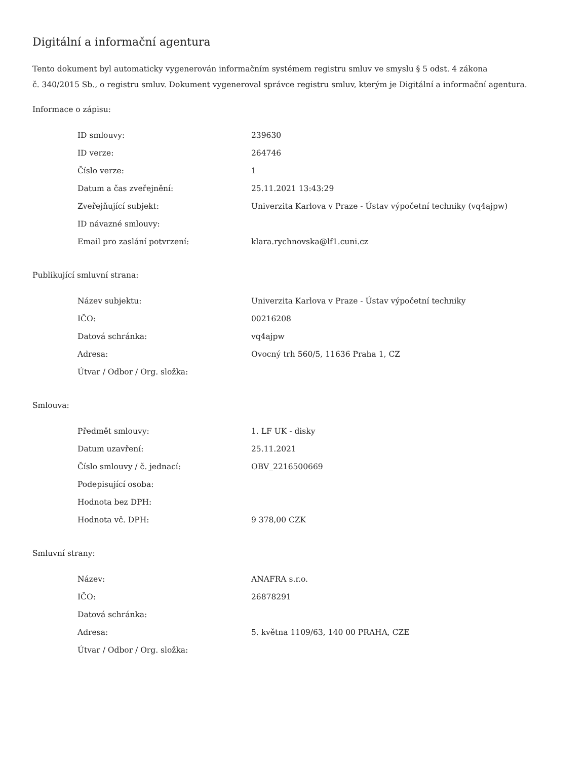Digitální a informační agentura
Tento dokument byl automaticky vygenerován informačním systémem registru smluv ve smyslu § 5 odst. 4 zákona
č. 340/2015 Sb., o registru smluv. Dokument vygeneroval správce registru smluv, kterým je Digitální a informační agentura.
Informace o zápisu:
| ID smlouvy: | 239630 |
| ID verze: | 264746 |
| Číslo verze: | 1 |
| Datum a čas zveřejnění: | 25.11.2021 13:43:29 |
| Zveřejňující subjekt: | Univerzita Karlova v Praze - Ústav výpočetní techniky (vq4ajpw) |
| ID návazné smlouvy: | |
| Email pro zaslání potvrzení: | klara.rychnovska@lf1.cuni.cz |
Publikující smluvní strana:
| Název subjektu: | Univerzita Karlova v Praze - Ústav výpočetní techniky |
| IČO: | 00216208 |
| Datová schránka: | vq4ajpw |
| Adresa: | Ovocný trh 560/5, 11636 Praha 1, CZ |
| Útvar / Odbor / Org. složka: | |
Smlouva:
| Předmět smlouvy: | 1. LF UK - disky |
| Datum uzavření: | 25.11.2021 |
| Číslo smlouvy / č. jednací: | OBV_2216500669 |
| Podepisující osoba: | |
| Hodnota bez DPH: | |
| Hodnota vč. DPH: | 9 378,00 CZK |
Smluvní strany:
| Název: | ANAFRA s.r.o. |
| IČO: | 26878291 |
| Datová schránka: | |
| Adresa: | 5. května 1109/63, 140 00 PRAHA, CZE |
| Útvar / Odbor / Org. složka: | |